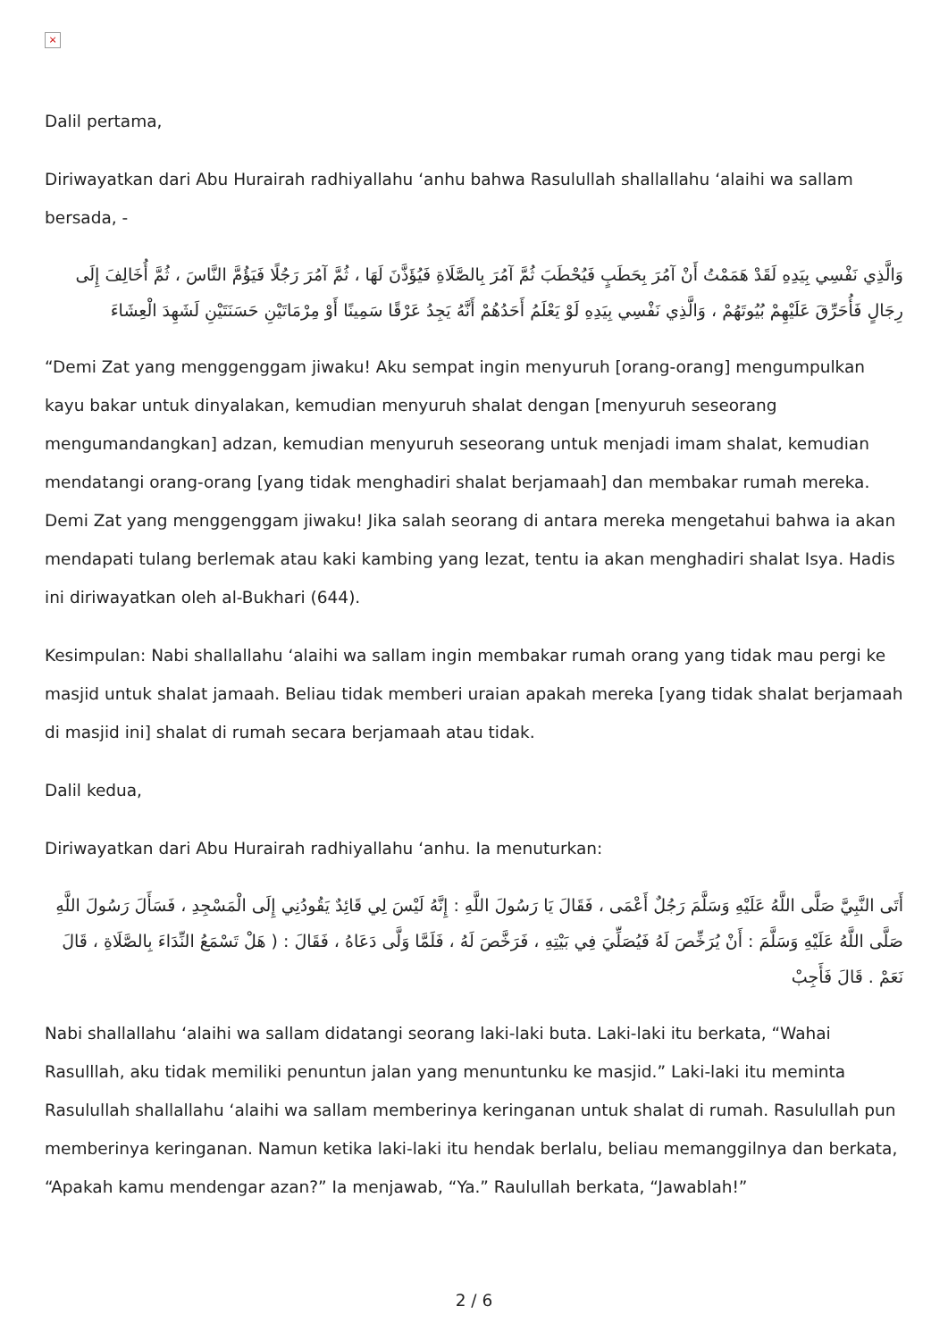×
Dalil pertama,
Diriwayatkan dari Abu Hurairah radhiyallahu ‘anhu bahwa Rasulullah shallallahu ‘alaihi wa sallam bersada, -
وَالَّذِي نَفْسِي بِيَدِهِ لَقَدْ هَمَمْتُ أَنْ آمُرَ بِحَطَبٍ فَيُحْطَبَ ثُمَّ آمُرَ بِالصَّلَاةِ فَيُؤَذَّنَ لَهَا ، ثُمَّ آمُرَ رَجُلًا فَيَؤُمَّ النَّاسَ ، ثُمَّ أُخَالِفَ إِلَى رِجَالٍ فَأُحَرِّقَ عَلَيْهِمْ بُيُوتَهُمْ ، وَالَّذِي نَفْسِي بِيَدِهِ لَوْ يَعْلَمُ أَحَدُهُمْ أَنَّهُ يَجِدُ عَرْقًا سَمِينًا أَوْ مِرْمَاتَيْنِ حَسَنَتَيْنِ لَشَهِدَ الْعِشَاءَ
“Demi Zat yang menggenggam jiwaku! Aku sempat ingin menyuruh [orang-orang] mengumpulkan kayu bakar untuk dinyalakan, kemudian menyuruh shalat dengan [menyuruh seseorang mengumandangkan] adzan, kemudian menyuruh seseorang untuk menjadi imam shalat, kemudian mendatangi orang-orang [yang tidak menghadiri shalat berjamaah] dan membakar rumah mereka. Demi Zat yang menggenggam jiwaku! Jika salah seorang di antara mereka mengetahui bahwa ia akan mendapati tulang berlemak atau kaki kambing yang lezat, tentu ia akan menghadiri shalat Isya. Hadis ini diriwayatkan oleh al-Bukhari (644).
Kesimpulan: Nabi shallallahu ‘alaihi wa sallam ingin membakar rumah orang yang tidak mau pergi ke masjid untuk shalat jamaah. Beliau tidak memberi uraian apakah mereka [yang tidak shalat berjamaah di masjid ini] shalat di rumah secara berjamaah atau tidak.
Dalil kedua,
Diriwayatkan dari Abu Hurairah radhiyallahu ‘anhu. Ia menuturkan:
أَتَى النَّبِيَّ صَلَّى اللَّهُ عَلَيْهِ وَسَلَّمَ رَجُلٌ أَعْمَى ، فَقَالَ يَا رَسُولَ اللَّهِ : إِنَّهُ لَيْسَ لِي قَائِدٌ يَقُودُنِي إِلَى الْمَسْجِدِ ، فَسَأَلَ رَسُولَ اللَّهِ صَلَّى اللَّهُ عَلَيْهِ وَسَلَّمَ : أَنْ يُرَخِّصَ لَهُ فَيُصَلِّيَ فِي بَيْتِهِ ، فَرَخَّصَ لَهُ ، فَلَمَّا وَلَّى دَعَاهُ ، فَقَالَ : ( هَلْ تَسْمَعُ النِّدَاءَ بِالصَّلَاةِ ، قَالَ نَعَمْ . قَالَ فَأَجِبْ
Nabi shallallahu ‘alaihi wa sallam didatangi seorang laki-laki buta. Laki-laki itu berkata, “Wahai Rasulllah, aku tidak memiliki penuntun jalan yang menuntunku ke masjid.” Laki-laki itu meminta Rasulullah shallallahu ‘alaihi wa sallam memberinya keringanan untuk shalat di rumah. Rasulullah pun memberinya keringanan. Namun ketika laki-laki itu hendak berlalu, beliau memanggilnya dan berkata, “Apakah kamu mendengar azan?” Ia menjawab, “Ya.” Raulullah berkata, “Jawablah!”
2 / 6